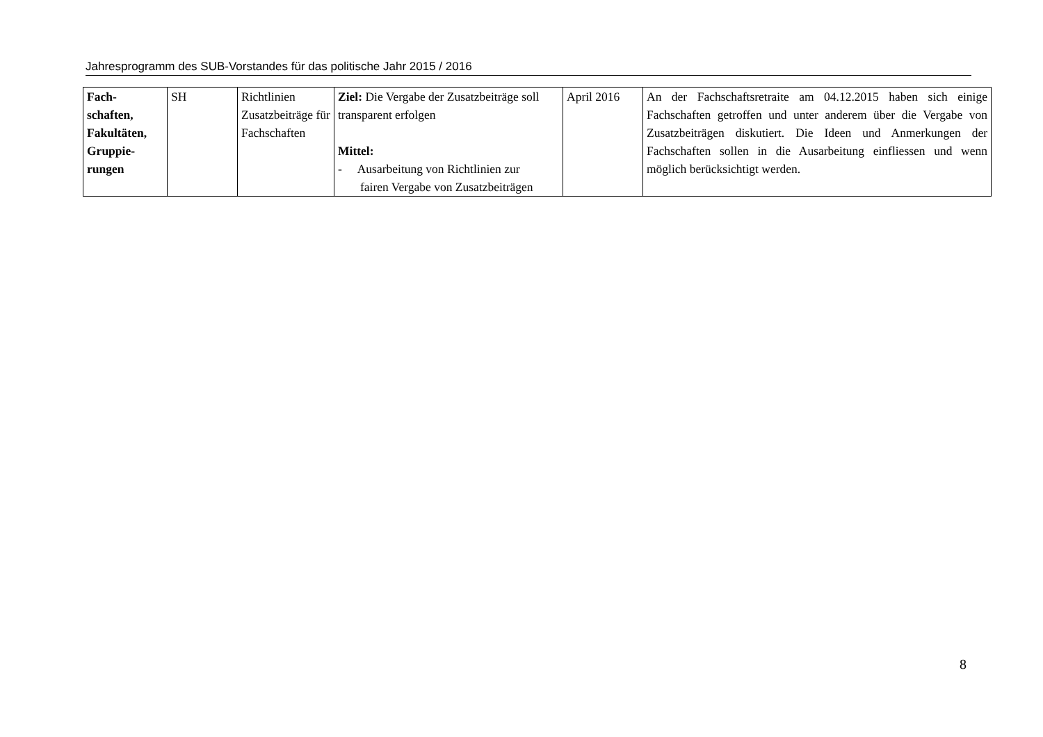Jahresprogramm des SUB-Vorstandes für das politische Jahr 2015 / 2016
| Fach- schaften, Fakultäten, Gruppie- rungen | SH | Richtlinien Zusatzbeiträge für Fachschaften | Ziel: Die Vergabe der Zusatzbeiträge soll transparent erfolgen Mittel: - Ausarbeitung von Richtlinien zur fairen Vergabe von Zusatzbeiträgen | April 2016 | An der Fachschaftsretraite am 04.12.2015 haben sich einige Fachschaften getroffen und unter anderem über die Vergabe von Zusatzbeiträgen diskutiert. Die Ideen und Anmerkungen der Fachschaften sollen in die Ausarbeitung einfliessen und wenn möglich berücksichtigt werden. |
8